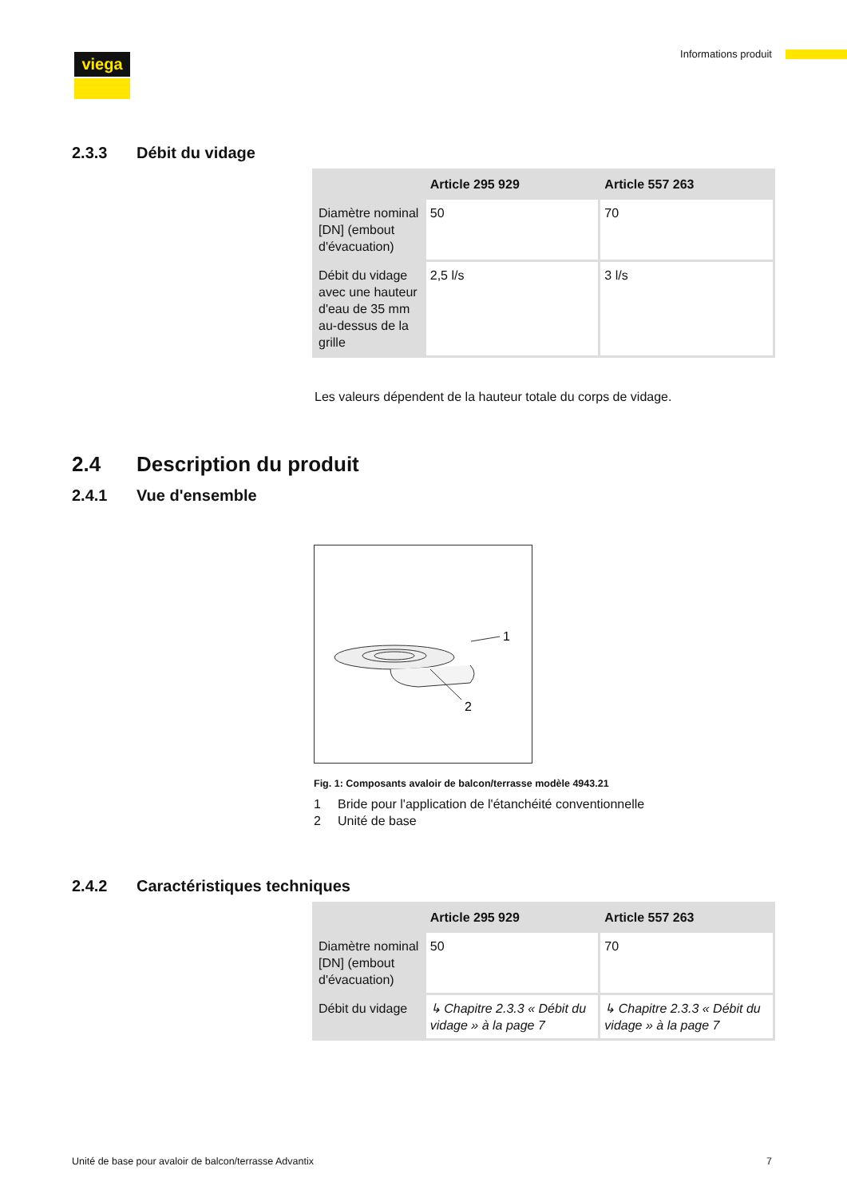viega Informations produit
2.3.3 Débit du vidage
| | Article 295 929 | Article 557 263 |
| --- | --- | --- |
| Diamètre nominal [DN] (embout d'évacuation) | 50 | 70 |
| Débit du vidage avec une hauteur d'eau de 35 mm au-dessus de la grille | 2,5 l/s | 3 l/s |
Les valeurs dépendent de la hauteur totale du corps de vidage.
2.4 Description du produit
2.4.1 Vue d'ensemble
1
2
Fig. 1: Composants avaloir de balcon/terrasse modèle 4943.21
1 Bride pour l'application de l'étanchéité conventionnelle
2 Unité de base
2.4.2 Caractéristiques techniques
| | Article 295 929 | Article 557 263 |
| --- | --- | --- |
| Diamètre nominal [DN] (embout d'évacuation) | 50 | 70 |
| Débit du vidage | ↳ Chapitre 2.3.3 « Débit du vidage » à la page 7 | ↳ Chapitre 2.3.3 « Débit du vidage » à la page 7 |
Unité de base pour avaloir de balcon/terrasse Advantix 7